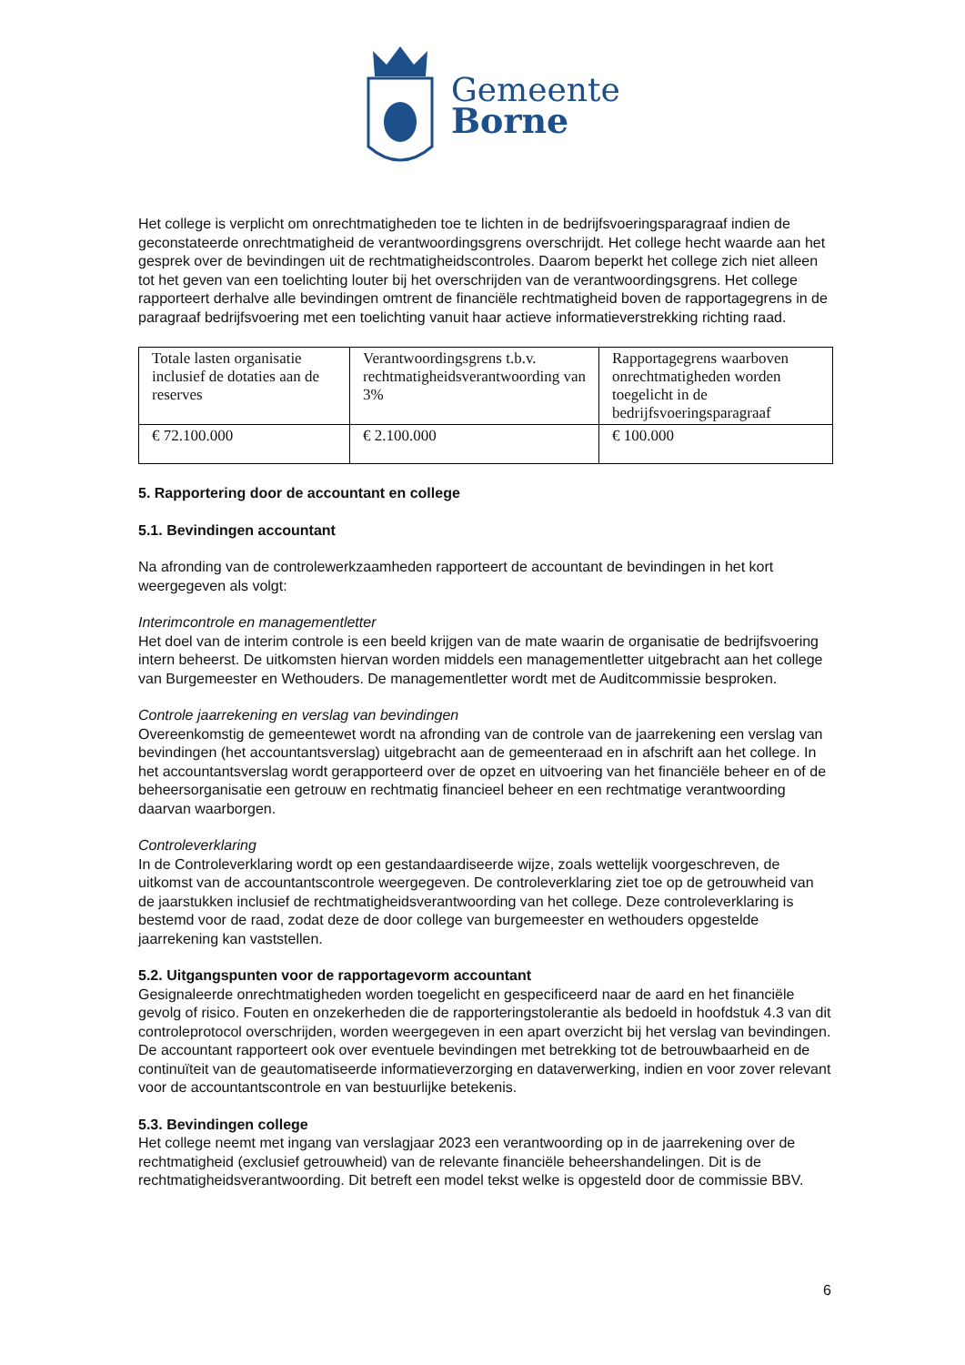Gemeente
Borne
Het college is verplicht om onrechtmatigheden toe te lichten in de bedrijfsvoeringsparagraaf indien de geconstateerde onrechtmatigheid de verantwoordingsgrens overschrijdt. Het college hecht waarde aan het gesprek over de bevindingen uit de rechtmatigheidscontroles. Daarom beperkt het college zich niet alleen tot het geven van een toelichting louter bij het overschrijden van de verantwoordingsgrens. Het college rapporteert derhalve alle bevindingen omtrent de financiële rechtmatigheid boven de rapportagegrens in de paragraaf bedrijfsvoering met een toelichting vanuit haar actieve informatieverstrekking richting raad.
| Totale lasten organisatie inclusief de dotaties aan de reserves | Verantwoordingsgrens t.b.v. rechtmatigheidsverantwoording van 3% | Rapportagegrens waarboven onrechtmatigheden worden toegelicht in de bedrijfsvoeringsparagraaf |
| € 72.100.000 | € 2.100.000 | € 100.000 |
5. Rapportering door de accountant en college
5.1. Bevindingen accountant
Na afronding van de controlewerkzaamheden rapporteert de accountant de bevindingen in het kort weergegeven als volgt:
Interimcontrole en managementletter
Het doel van de interim controle is een beeld krijgen van de mate waarin de organisatie de bedrijfsvoering intern beheerst. De uitkomsten hiervan worden middels een managementletter uitgebracht aan het college van Burgemeester en Wethouders. De managementletter wordt met de Auditcommissie besproken.
Controle jaarrekening en verslag van bevindingen
Overeenkomstig de gemeentewet wordt na afronding van de controle van de jaarrekening een verslag van bevindingen (het accountantsverslag) uitgebracht aan de gemeenteraad en in afschrift aan het college. In het accountantsverslag wordt gerapporteerd over de opzet en uitvoering van het financiële beheer en of de beheersorganisatie een getrouw en rechtmatig financieel beheer en een rechtmatige verantwoording daarvan waarborgen.
Controleverklaring
In de Controleverklaring wordt op een gestandaardiseerde wijze, zoals wettelijk voorgeschreven, de uitkomst van de accountantscontrole weergegeven. De controleverklaring ziet toe op de getrouwheid van de jaarstukken inclusief de rechtmatigheidsverantwoording van het college. Deze controleverklaring is bestemd voor de raad, zodat deze de door college van burgemeester en wethouders opgestelde jaarrekening kan vaststellen.
5.2. Uitgangspunten voor de rapportagevorm accountant
Gesignaleerde onrechtmatigheden worden toegelicht en gespecificeerd naar de aard en het financiële gevolg of risico. Fouten en onzekerheden die de rapporteringstolerantie als bedoeld in hoofdstuk 4.3 van dit controleprotocol overschrijden, worden weergegeven in een apart overzicht bij het verslag van bevindingen. De accountant rapporteert ook over eventuele bevindingen met betrekking tot de betrouwbaarheid en de continuïteit van de geautomatiseerde informatieverzorging en dataverwerking, indien en voor zover relevant voor de accountantscontrole en van bestuurlijke betekenis.
5.3. Bevindingen college
Het college neemt met ingang van verslagjaar 2023 een verantwoording op in de jaarrekening over de rechtmatigheid (exclusief getrouwheid) van de relevante financiële beheershandelingen. Dit is de rechtmatigheidsverantwoording. Dit betreft een model tekst welke is opgesteld door de commissie BBV.
6